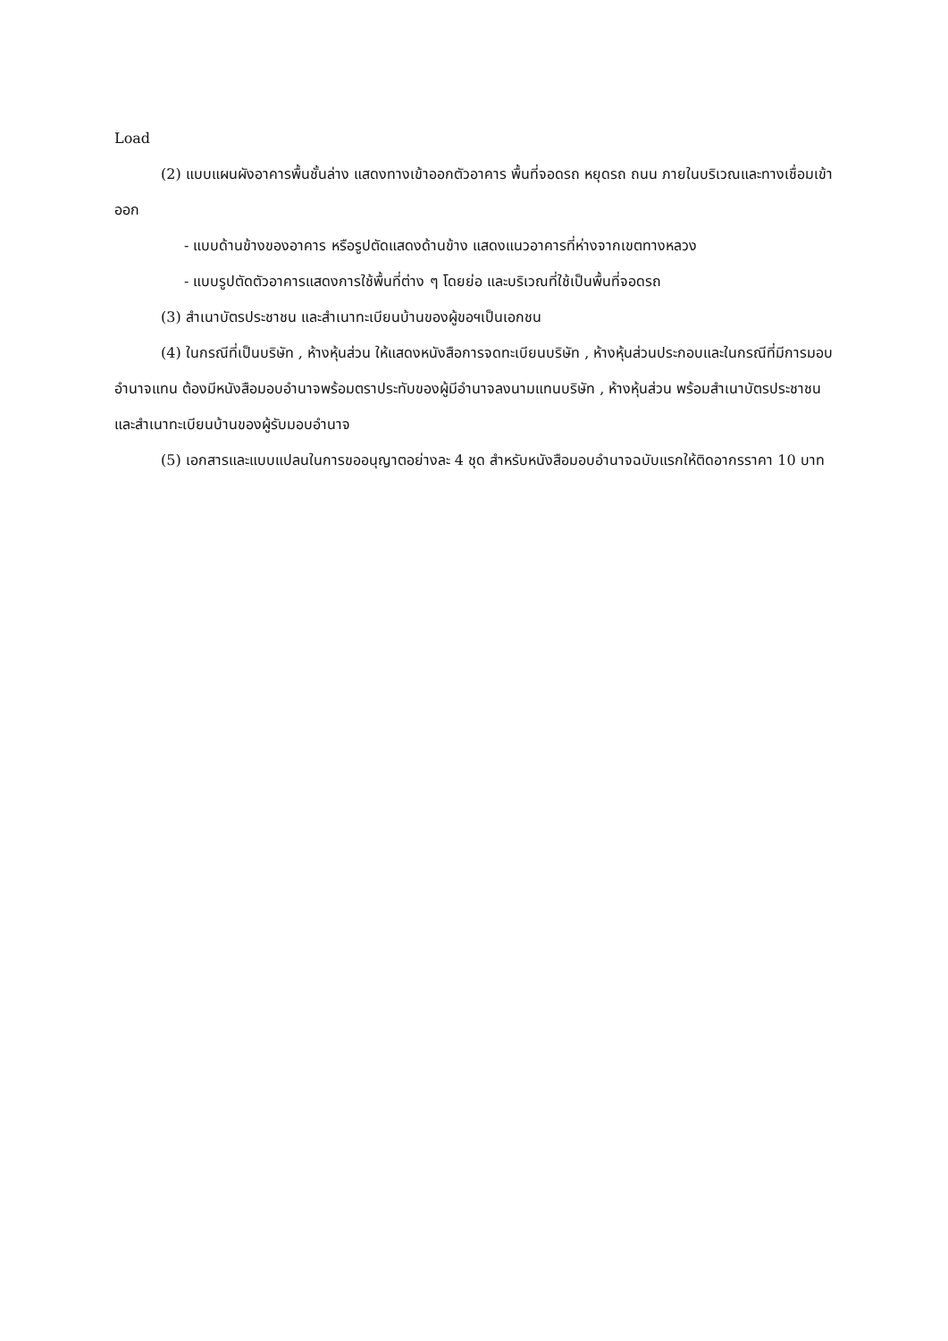Load
(2) แบบแผนผังอาคารพื้นชั้นล่าง แสดงทางเข้าออกตัวอาคาร พื้นที่จอดรถ หยุดรถ ถนน ภายในบริเวณและทางเชื่อมเข้าออก
- แบบด้านข้างของอาคาร หรือรูปตัดแสดงด้านข้าง แสดงแนวอาคารที่ห่างจากเขตทางหลวง
- แบบรูปตัดตัวอาคารแสดงการใช้พื้นที่ต่าง ๆ โดยย่อ และบริเวณที่ใช้เป็นพื้นที่จอดรถ
(3) สำเนาบัตรประชาชน และสำเนาทะเบียนบ้านของผู้ขอฯเป็นเอกชน
(4) ในกรณีที่เป็นบริษัท , ห้างหุ้นส่วน ให้แสดงหนังสือการจดทะเบียนบริษัท , ห้างหุ้นส่วนประกอบและในกรณีที่มีการมอบอำนาจแทน ต้องมีหนังสือมอบอำนาจพร้อมตราประทับของผู้มีอำนาจลงนามแทนบริษัท , ห้างหุ้นส่วน พร้อมสำเนาบัตรประชาชนและสำเนาทะเบียนบ้านของผู้รับมอบอำนาจ
(5) เอกสารและแบบแปลนในการขออนุญาตอย่างละ 4 ชุด สำหรับหนังสือมอบอำนาจฉบับแรกให้ติดอากรราคา 10 บาท